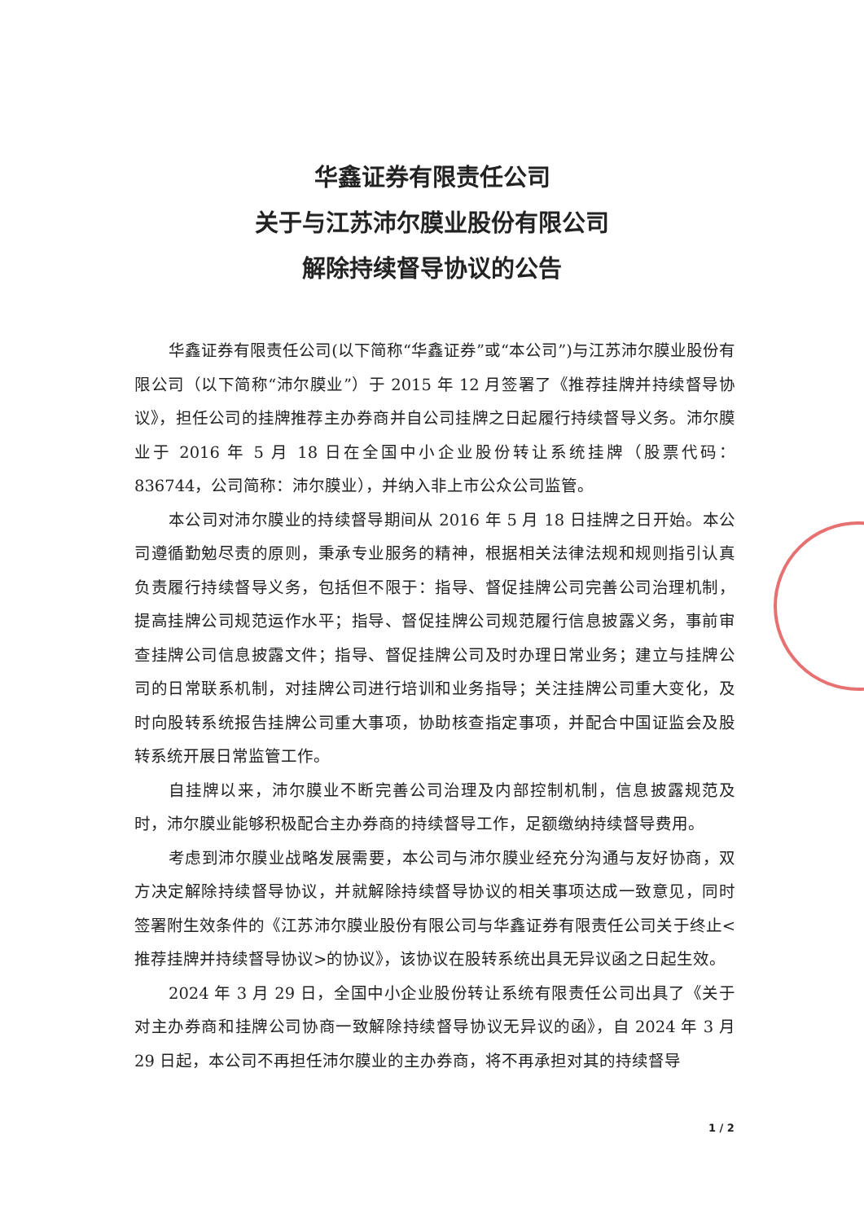华鑫证券有限责任公司
关于与江苏沛尔膜业股份有限公司
解除持续督导协议的公告
华鑫证券有限责任公司(以下简称“华鑫证券”或“本公司”)与江苏沛尔膜业股份有限公司（以下简称“沛尔膜业”）于 2015 年 12 月签署了《推荐挂牌并持续督导协议》，担任公司的挂牌推荐主办券商并自公司挂牌之日起履行持续督导义务。沛尔膜业于 2016 年 5 月 18 日在全国中小企业股份转让系统挂牌（股票代码：836744，公司简称：沛尔膜业），并纳入非上市公众公司监管。
本公司对沛尔膜业的持续督导期间从 2016 年 5 月 18 日挂牌之日开始。本公司遵循勤勉尽责的原则，秉承专业服务的精神，根据相关法律法规和规则指引认真负责履行持续督导义务，包括但不限于：指导、督促挂牌公司完善公司治理机制，提高挂牌公司规范运作水平；指导、督促挂牌公司规范履行信息披露义务，事前审查挂牌公司信息披露文件；指导、督促挂牌公司及时办理日常业务；建立与挂牌公司的日常联系机制，对挂牌公司进行培训和业务指导；关注挂牌公司重大变化，及时向股转系统报告挂牌公司重大事项，协助核查指定事项，并配合中国证监会及股转系统开展日常监管工作。
自挂牌以来，沛尔膜业不断完善公司治理及内部控制机制，信息披露规范及时，沛尔膜业能够积极配合主办券商的持续督导工作，足额缴纳持续督导费用。
考虑到沛尔膜业战略发展需要，本公司与沛尔膜业经充分沟通与友好协商，双方决定解除持续督导协议，并就解除持续督导协议的相关事项达成一致意见，同时签署附生效条件的《江苏沛尔膜业股份有限公司与华鑫证券有限责任公司关于终止<推荐挂牌并持续督导协议>的协议》，该协议在股转系统出具无异议函之日起生效。
2024 年 3 月 29 日，全国中小企业股份转让系统有限责任公司出具了《关于对主办券商和挂牌公司协商一致解除持续督导协议无异议的函》，自 2024 年 3 月 29 日起，本公司不再担任沛尔膜业的主办券商，将不再承担对其的持续督导
1 / 2